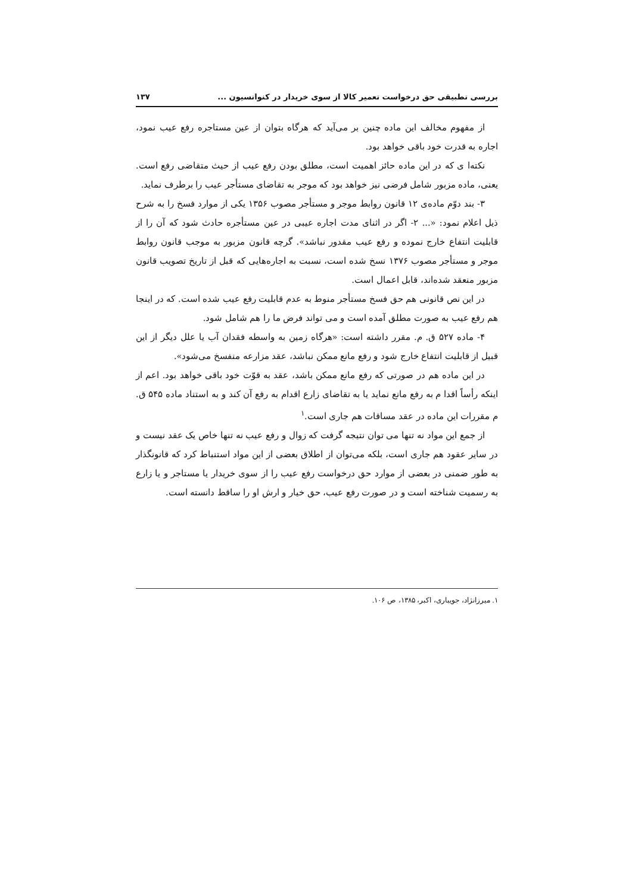بررسی تطبیقی حق درخواست تعمیر کالا از سوی خریدار در کنوانسیون ... ۱۳۷
از مفهوم مخالف این ماده چنین بر می‌آید که هرگاه بتوان از عین مستاجره رفع عیب نمود، اجاره به قدرت خود باقی خواهد بود.
نکته‌ا ی که در این ماده حائز اهمیت است، مطلق بودن رفع عیب از حیث متقاضی رفع است. یعنی، ماده مزبور شامل فرضی نیز خواهد بود که موجر به تقاضای مستأجر عیب را برطرف نماید.
۳- بند دوّم ماده‌ی ۱۲ قانون روابط موجر و مستأجر مصوب ۱۳۵۶ یکی از موارد فسخ را به شرح ذیل اعلام نمود: «... ۲- اگر در اثنای مدت اجاره عیبی در عین مستأجره حادث شود که آن را از قابلیت انتفاع خارج نموده و رفع عیب مقدور نباشد». گرچه قانون مزبور به موجب قانون روابط موجر و مستأجر مصوب ۱۳۷۶ نسخ شده است، نسبت به اجاره‌هایی که قبل از تاریخ تصویب قانون مزبور منعقد شده‌اند، قابل اعمال است.
در این نص قانونی هم حق فسخ مستأجر منوط به عدم قابلیت رفع عیب شده است. که در اینجا هم رفع عیب به صورت مطلق آمده است و می تواند فرض ما را هم شامل شود.
۴- ماده ۵۲۷ ق. م. مقرر داشته است: «هرگاه زمین به واسطه فقدان آب یا علل دیگر از این قبیل از قابلیت انتفاع خارج شود و رفع مانع ممکن نباشد، عقد مزارعه منفسخ می‌شود».
در این ماده هم در صورتی که رفع مانع ممکن باشد، عقد به قوّت خود باقی خواهد بود. اعم از اینکه رأساً اقدا م به رفع مانع نماید یا به تقاضای زارع اقدام به رفع آن کند و به استناد ماده ۵۴۵ ق. م مقررات این ماده در عقد مساقات هم جاری است.<sup>۱</sup>
از جمع این مواد نه تنها می توان نتیجه گرفت که زوال و رفع عیب نه تنها خاص یک عقد نیست و در سایر عقود هم جاری است، بلکه می‌توان از اطلاق بعضی از این مواد استنباط کرد که قانونگذار به طور ضمنی در بعضی از موارد حق درخواست رفع عیب را از سوی خریدار یا مستاجر و یا زارع به رسمیت شناخته است و در صورت رفع عیب، حق خیار و ارش او را ساقط دانسته است.
۱. میرزانژاد، جویباری، اکبر، ۱۳۸۵، ص ۱۰۶.